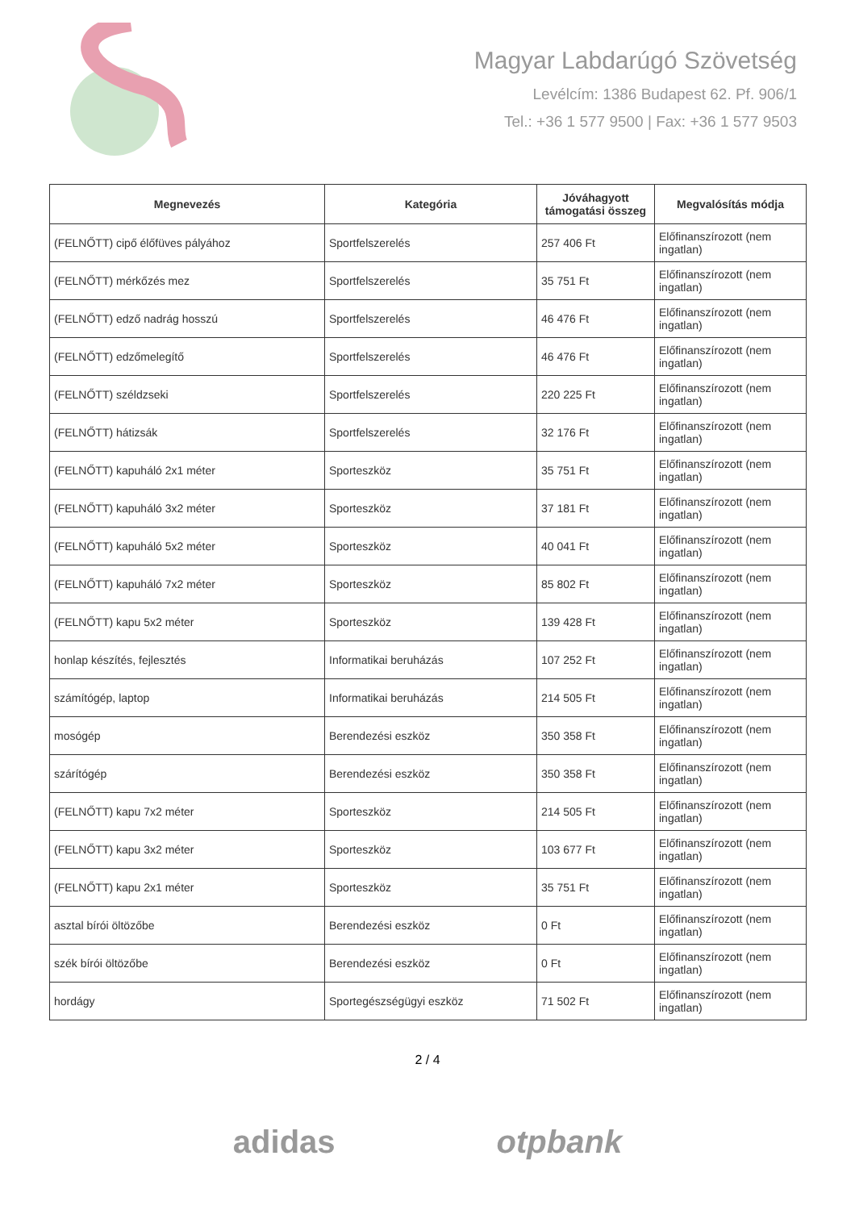Magyar Labdarúgó Szövetség
Levélcím: 1386 Budapest 62. Pf. 906/1
Tel.: +36 1 577 9500 | Fax: +36 1 577 9503
| Megnevezés | Kategória | Jóváhagyott támogatási összeg | Megvalósítás módja |
| --- | --- | --- | --- |
| (FELNŐTT) cipő élőfüves pályához | Sportfelszerelés | 257 406 Ft | Előfinanszírozott (nem ingatlan) |
| (FELNŐTT) mérkőzés mez | Sportfelszerelés | 35 751 Ft | Előfinanszírozott (nem ingatlan) |
| (FELNŐTT) edző nadrág hosszú | Sportfelszerelés | 46 476 Ft | Előfinanszírozott (nem ingatlan) |
| (FELNŐTT) edzőmelegítő | Sportfelszerelés | 46 476 Ft | Előfinanszírozott (nem ingatlan) |
| (FELNŐTT) széldzseki | Sportfelszerelés | 220 225 Ft | Előfinanszírozott (nem ingatlan) |
| (FELNŐTT) hátizsák | Sportfelszerelés | 32 176 Ft | Előfinanszírozott (nem ingatlan) |
| (FELNŐTT) kapuháló 2x1 méter | Sporteszköz | 35 751 Ft | Előfinanszírozott (nem ingatlan) |
| (FELNŐTT) kapuháló 3x2 méter | Sporteszköz | 37 181 Ft | Előfinanszírozott (nem ingatlan) |
| (FELNŐTT) kapuháló 5x2 méter | Sporteszköz | 40 041 Ft | Előfinanszírozott (nem ingatlan) |
| (FELNŐTT) kapuháló 7x2 méter | Sporteszköz | 85 802 Ft | Előfinanszírozott (nem ingatlan) |
| (FELNŐTT) kapu 5x2 méter | Sporteszköz | 139 428 Ft | Előfinanszírozott (nem ingatlan) |
| honlap készítés, fejlesztés | Informatikai beruházás | 107 252 Ft | Előfinanszírozott (nem ingatlan) |
| számítógép, laptop | Informatikai beruházás | 214 505 Ft | Előfinanszírozott (nem ingatlan) |
| mosógép | Berendezési eszköz | 350 358 Ft | Előfinanszírozott (nem ingatlan) |
| szárítógép | Berendezési eszköz | 350 358 Ft | Előfinanszírozott (nem ingatlan) |
| (FELNŐTT) kapu 7x2 méter | Sporteszköz | 214 505 Ft | Előfinanszírozott (nem ingatlan) |
| (FELNŐTT) kapu 3x2 méter | Sporteszköz | 103 677 Ft | Előfinanszírozott (nem ingatlan) |
| (FELNŐTT) kapu 2x1 méter | Sporteszköz | 35 751 Ft | Előfinanszírozott (nem ingatlan) |
| asztal bírói öltözőbe | Berendezési eszköz | 0 Ft | Előfinanszírozott (nem ingatlan) |
| szék bírói öltözőbe | Berendezési eszköz | 0 Ft | Előfinanszírozott (nem ingatlan) |
| hordágy | Sportegészségügyi eszköz | 71 502 Ft | Előfinanszírozott (nem ingatlan) |
2 / 4
adidas otpbank